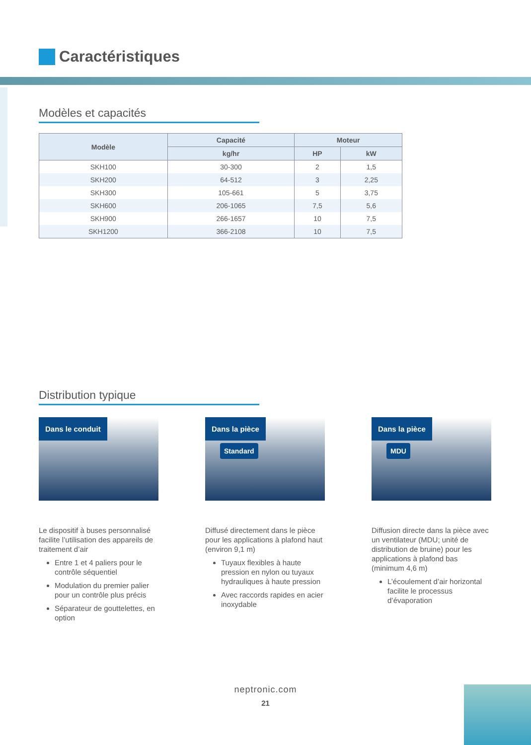Caractéristiques
Modèles et capacités
| Modèle | Capacité | Moteur | |
| --- | --- | --- | --- |
| | kg/hr | HP | kW |
| SKH100 | 30-300 | 2 | 1,5 |
| SKH200 | 64-512 | 3 | 2,25 |
| SKH300 | 105-661 | 5 | 3,75 |
| SKH600 | 206-1065 | 7,5 | 5,6 |
| SKH900 | 266-1657 | 10 | 7,5 |
| SKH1200 | 366-2108 | 10 | 7,5 |
Distribution typique
Dans le conduit
Le dispositif à buses personnalisé facilite l’utilisation des appareils de traitement d’air
Entre 1 et 4 paliers pour le contrôle séquentiel
Modulation du premier palier pour un contrôle plus précis
Séparateur de gouttelettes, en option
Dans la pièce
Standard
Diffusé directement dans le pièce pour les applications à plafond haut (environ 9,1 m)
Tuyaux flexibles à haute pression en nylon ou tuyaux hydrauliques à haute pression
Avec raccords rapides en acier inoxydable
Dans la pièce
MDU
Diffusion directe dans la pièce avec un ventilateur (MDU; unité de distribution de bruine) pour les applications à plafond bas (minimum 4,6 m)
L’écoulement d’air horizontal facilite le processus d’évaporation
neptronic.com
21